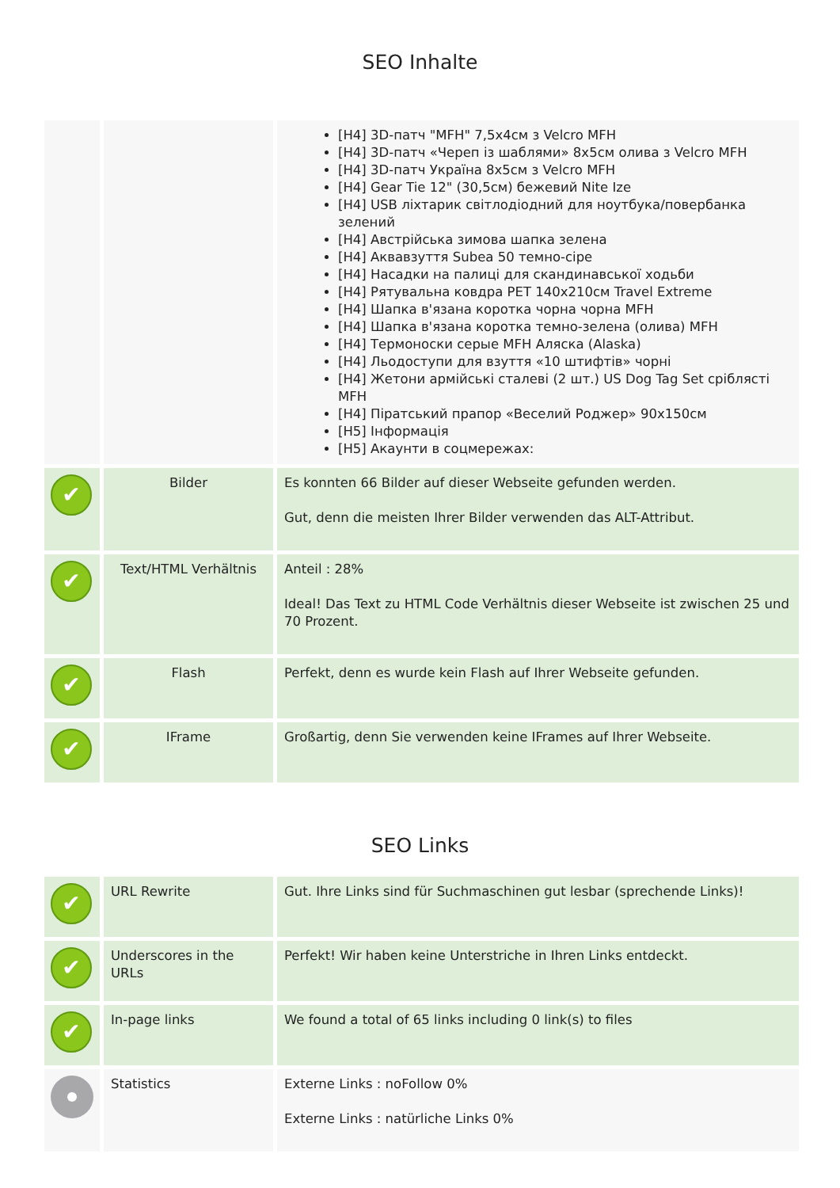SEO Inhalte
| | | [H4] 3D-патч "MFH" 7,5x4см з Velcro MFH [H4] 3D-патч «Череп із шаблями» 8x5см олива з Velcro MFH [H4] 3D-патч Україна 8x5см з Velcro MFH [H4] Gear Tie 12" (30,5см) бежевий Nite Ize [H4] USB ліхтарик світлодіодний для ноутбука/повербанка зелений [H4] Австрійська зимова шапка зелена [H4] Аквавзуття Subea 50 темно-сіре [H4] Насадки на палиці для скандинавської ходьби [H4] Рятувальна ковдра PET 140x210см Travel Extreme [H4] Шапка в'язана коротка чорна чорна MFH [H4] Шапка в'язана коротка темно-зелена (олива) MFH [H4] Термоноски серые MFH Аляска (Alaska) [H4] Льодоступи для взуття «10 штифтів» чорні [H4] Жетони армійські сталеві (2 шт.) US Dog Tag Set сріблясті MFH [H4] Піратський прапор «Веселий Роджер» 90x150см [H5] Інформація [H5] Акаунти в соцмережах: |
| ✔ | Bilder | Es konnten 66 Bilder auf dieser Webseite gefunden werden. Gut, denn die meisten Ihrer Bilder verwenden das ALT-Attribut. |
| ✔ | Text/HTML Verhältnis | Anteil : 28% Ideal! Das Text zu HTML Code Verhältnis dieser Webseite ist zwischen 25 und 70 Prozent. |
| ✔ | Flash | Perfekt, denn es wurde kein Flash auf Ihrer Webseite gefunden. |
| ✔ | IFrame | Großartig, denn Sie verwenden keine IFrames auf Ihrer Webseite. |
SEO Links
| ✔ | URL Rewrite | Gut. Ihre Links sind für Suchmaschinen gut lesbar (sprechende Links)! |
| ✔ | Underscores in the URLs | Perfekt! Wir haben keine Unterstriche in Ihren Links entdeckt. |
| ✔ | In-page links | We found a total of 65 links including 0 link(s) to files |
| | Statistics | Externe Links : noFollow 0% Externe Links : natürliche Links 0% |